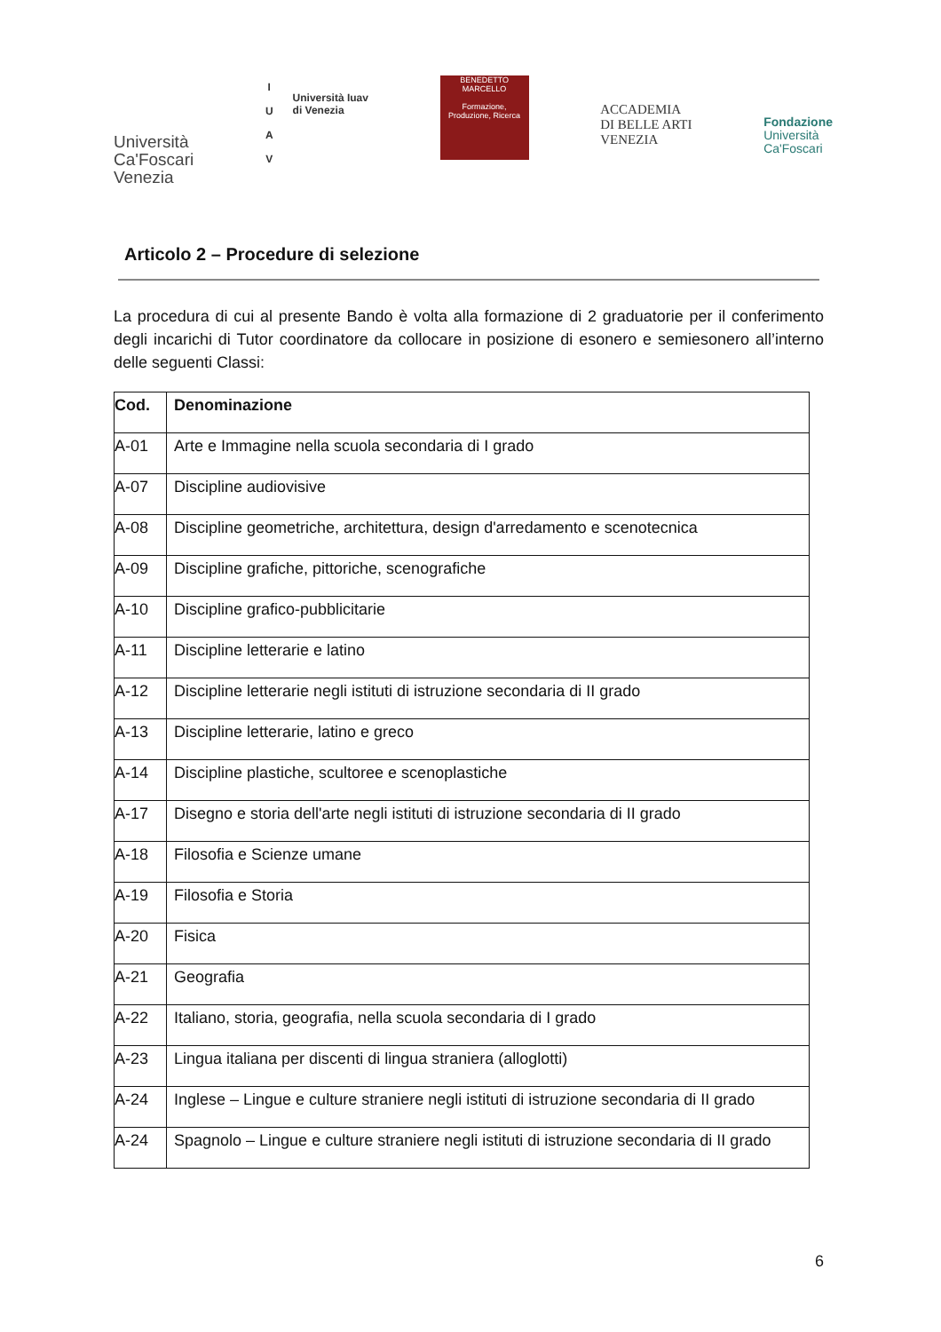Università
Ca'Foscari
Venezia
I
U
A
V
Università Iuav
di Venezia
BENEDETTO MARCELLO
Formazione, Produzione, Ricerca
ACCADEMIA
DI BELLE ARTI
VENEZIA
Fondazione
Università
Ca'Foscari
Articolo 2 – Procedure di selezione
La procedura di cui al presente Bando è volta alla formazione di 2 graduatorie per il conferimento degli incarichi di Tutor coordinatore da collocare in posizione di esonero e semiesonero all’interno delle seguenti Classi:
| Cod. | Denominazione |
| --- | --- |
| A-01 | Arte e Immagine nella scuola secondaria di I grado |
| A-07 | Discipline audiovisive |
| A-08 | Discipline geometriche, architettura, design d'arredamento e scenotecnica |
| A-09 | Discipline grafiche, pittoriche, scenografiche |
| A-10 | Discipline grafico-pubblicitarie |
| A-11 | Discipline letterarie e latino |
| A-12 | Discipline letterarie negli istituti di istruzione secondaria di II grado |
| A-13 | Discipline letterarie, latino e greco |
| A-14 | Discipline plastiche, scultoree e scenoplastiche |
| A-17 | Disegno e storia dell'arte negli istituti di istruzione secondaria di II grado |
| A-18 | Filosofia e Scienze umane |
| A-19 | Filosofia e Storia |
| A-20 | Fisica |
| A-21 | Geografia |
| A-22 | Italiano, storia, geografia, nella scuola secondaria di I grado |
| A-23 | Lingua italiana per discenti di lingua straniera (alloglotti) |
| A-24 | Inglese – Lingue e culture straniere negli istituti di istruzione secondaria di II grado |
| A-24 | Spagnolo – Lingue e culture straniere negli istituti di istruzione secondaria di II grado |
6